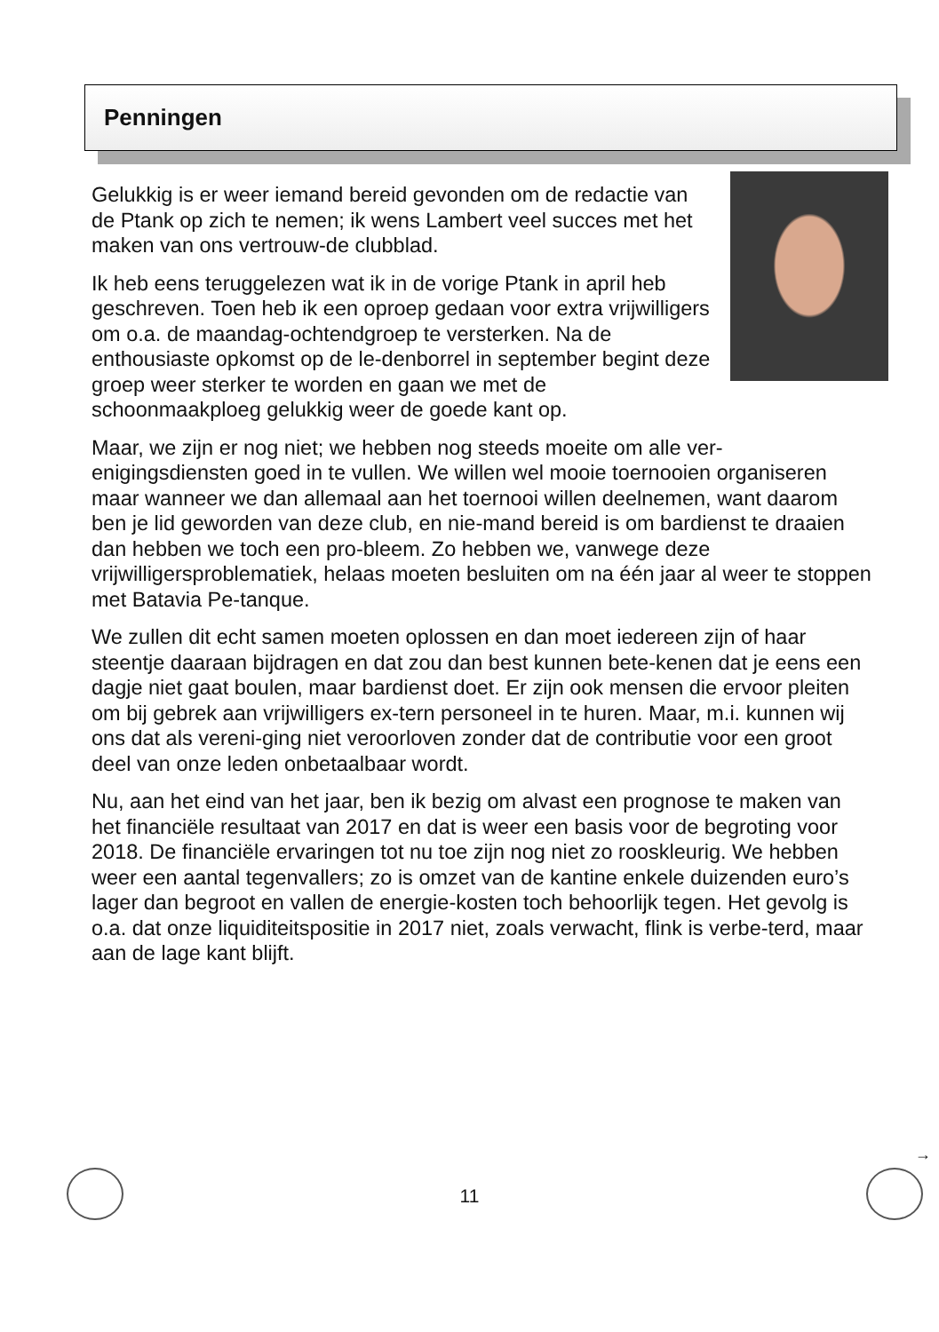Penningen
Gelukkig is er weer iemand bereid gevonden om de redactie van de Ptank op zich te nemen; ik wens Lambert veel succes met het maken van ons vertrouw-de clubblad.
Ik heb eens teruggelezen wat ik in de vorige Ptank in april heb geschreven. Toen heb ik een oproep gedaan voor extra vrijwilligers om o.a. de maandag-ochtendgroep te versterken. Na de enthousiaste opkomst op de le-denborrel in september begint deze groep weer sterker te worden en gaan we met de schoonmaakploeg gelukkig weer de goede kant op.
Maar, we zijn er nog niet; we hebben nog steeds moeite om alle ver-enigingsdiensten goed in te vullen. We willen wel mooie toernooien organiseren maar wanneer we dan allemaal aan het toernooi willen deelnemen, want daarom ben je lid geworden van deze club, en nie-mand bereid is om bardienst te draaien dan hebben we toch een pro-bleem. Zo hebben we, vanwege deze vrijwilligersproblematiek, helaas moeten besluiten om na één jaar al weer te stoppen met Batavia Pe-tanque.
We zullen dit echt samen moeten oplossen en dan moet iedereen zijn of haar steentje daaraan bijdragen en dat zou dan best kunnen bete-kenen dat je eens een dagje niet gaat boulen, maar bardienst doet. Er zijn ook mensen die ervoor pleiten om bij gebrek aan vrijwilligers ex-tern personeel in te huren. Maar, m.i. kunnen wij ons dat als vereni-ging niet veroorloven zonder dat de contributie voor een groot deel van onze leden onbetaalbaar wordt.
Nu, aan het eind van het jaar, ben ik bezig om alvast een prognose te maken van het financiële resultaat van 2017 en dat is weer een basis voor de begroting voor 2018. De financiële ervaringen tot nu toe zijn nog niet zo rooskleurig. We hebben weer een aantal tegenvallers; zo is omzet van de kantine enkele duizenden euro’s lager dan begroot en vallen de energie-kosten toch behoorlijk tegen. Het gevolg is o.a. dat onze liquiditeitspositie in 2017 niet, zoals verwacht, flink is verbe-terd, maar aan de lage kant blijft.
→
11